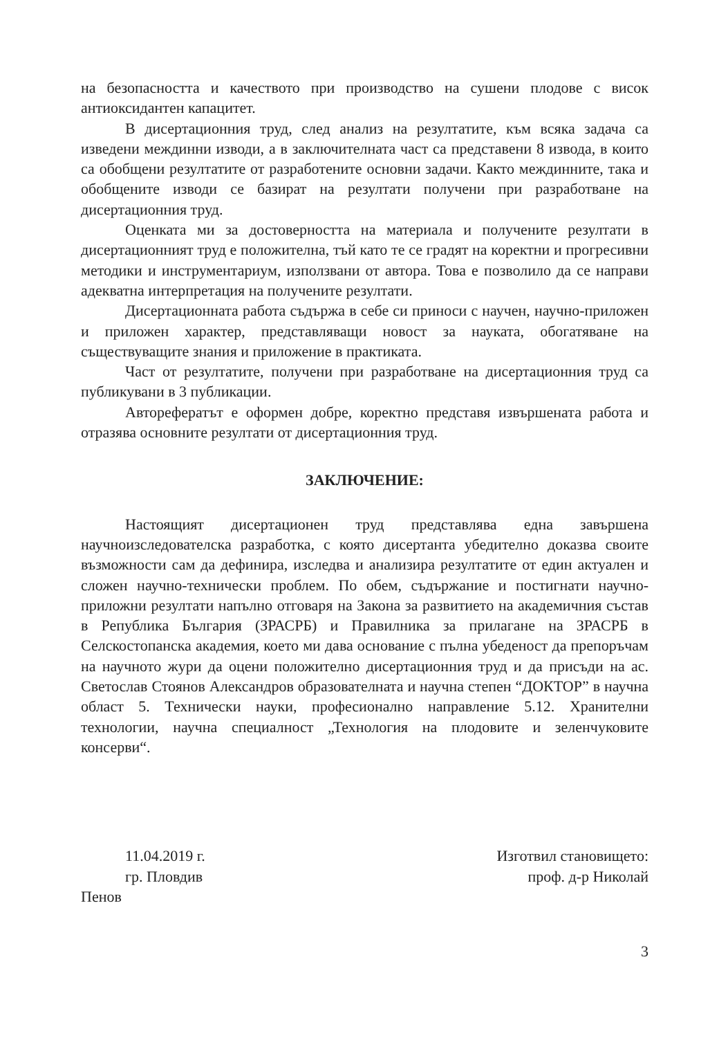на безопасността и качеството при производство на сушени плодове с висок антиоксидантен капацитет.
В дисертационния труд, след анализ на резултатите, към всяка задача са изведени междинни изводи, а в заключителната част са представени 8 извода, в които са обобщени резултатите от разработените основни задачи. Както междинните, така и обобщените изводи се базират на резултати получени при разработване на дисертационния труд.
Оценката ми за достоверността на материала и получените резултати в дисертационният труд е положителна, тъй като те се градят на коректни и прогресивни методики и инструментариум, използвани от автора. Това е позволило да се направи адекватна интерпретация на получените резултати.
Дисертационната работа съдържа в себе си приноси с научен, научно-приложен и приложен характер, представляващи новост за науката, обогатяване на съществуващите знания и приложение в практиката.
Част от резултатите, получени при разработване на дисертационния труд са публикувани в 3 публикации.
Авторефератът е оформен добре, коректно представя извършената работа и отразява основните резултати от дисертационния труд.
ЗАКЛЮЧЕНИЕ:
Настоящият дисертационен труд представлява една завършена научноизследователска разработка, с която дисертанта убедително доказва своите възможности сам да дефинира, изследва и анализира резултатите от един актуален и сложен научно-технически проблем. По обем, съдържание и постигнати научно-приложни резултати напълно отговаря на Закона за развитието на академичния състав в Република България (ЗРАСРБ) и Правилника за прилагане на ЗРАСРБ в Селскостопанска академия, което ми дава основание с пълна убеденост да препоръчам на научното жури да оцени положително дисертационния труд и да присъди на ас. Светослав Стоянов Александров образователната и научна степен “ДОКТОР” в научна област 5. Технически науки, професионално направление 5.12. Хранителни технологии, научна специалност „Технология на плодовите и зеленчуковите консерви“.
11.04.2019 г.
гр. Пловдив
Изготвил становището:
проф. д-р Николай
Пенов
3